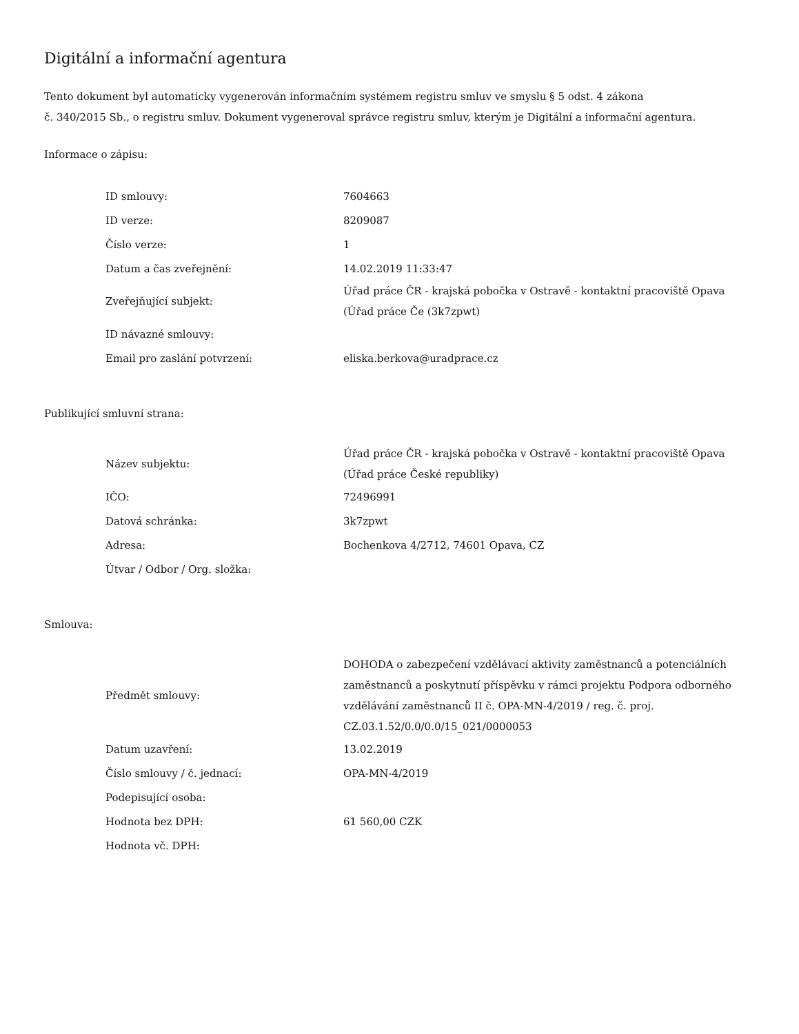Digitální a informační agentura
Tento dokument byl automaticky vygenerován informačním systémem registru smluv ve smyslu § 5 odst. 4 zákona
č. 340/2015 Sb., o registru smluv. Dokument vygeneroval správce registru smluv, kterým je Digitální a informační agentura.
Informace o zápisu:
| ID smlouvy: | 7604663 |
| ID verze: | 8209087 |
| Číslo verze: | 1 |
| Datum a čas zveřejnění: | 14.02.2019 11:33:47 |
| Zveřejňující subjekt: | Úřad práce ČR - krajská pobočka v Ostravě - kontaktní pracoviště Opava (Úřad práce Če (3k7zpwt) |
| ID návazné smlouvy: | |
| Email pro zaslání potvrzení: | eliska.berkova@uradprace.cz |
Publikující smluvní strana:
| Název subjektu: | Úřad práce ČR - krajská pobočka v Ostravě - kontaktní pracoviště Opava (Úřad práce České republiky) |
| IČO: | 72496991 |
| Datová schránka: | 3k7zpwt |
| Adresa: | Bochenkova 4/2712, 74601 Opava, CZ |
| Útvar / Odbor / Org. složka: | |
Smlouva:
| Předmět smlouvy: | DOHODA o zabezpečení vzdělávací aktivity zaměstnanců a potenciálních zaměstnanců a poskytnutí příspěvku v rámci projektu Podpora odborného vzdělávání zaměstnanců II č. OPA-MN-4/2019 / reg. č. proj. CZ.03.1.52/0.0/0.0/15_021/0000053 |
| Datum uzavření: | 13.02.2019 |
| Číslo smlouvy / č. jednací: | OPA-MN-4/2019 |
| Podepisující osoba: | |
| Hodnota bez DPH: | 61 560,00 CZK |
| Hodnota vč. DPH: | |